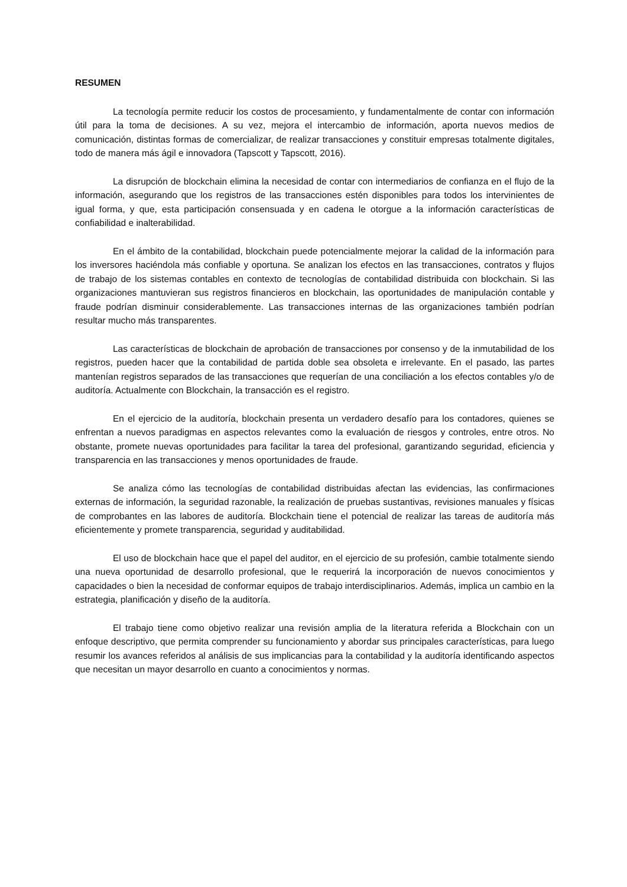RESUMEN
La tecnología permite reducir los costos de procesamiento, y fundamentalmente de contar con información útil para la toma de decisiones. A su vez, mejora el intercambio de información, aporta nuevos medios de comunicación, distintas formas de comercializar, de realizar transacciones y constituir empresas totalmente digitales, todo de manera más ágil e innovadora (Tapscott y Tapscott, 2016).
La disrupción de blockchain elimina la necesidad de contar con intermediarios de confianza en el flujo de la información, asegurando que los registros de las transacciones estén disponibles para todos los intervinientes de igual forma, y que, esta participación consensuada y en cadena le otorgue a la información características de confiabilidad e inalterabilidad.
En el ámbito de la contabilidad, blockchain puede potencialmente mejorar la calidad de la información para los inversores haciéndola más confiable y oportuna. Se analizan los efectos en las transacciones, contratos y flujos de trabajo de los sistemas contables en contexto de tecnologías de contabilidad distribuida con blockchain. Si las organizaciones mantuvieran sus registros financieros en blockchain, las oportunidades de manipulación contable y fraude podrían disminuir considerablemente. Las transacciones internas de las organizaciones también podrían resultar mucho más transparentes.
Las características de blockchain de aprobación de transacciones por consenso y de la inmutabilidad de los registros, pueden hacer que la contabilidad de partida doble sea obsoleta e irrelevante. En el pasado, las partes mantenían registros separados de las transacciones que requerían de una conciliación a los efectos contables y/o de auditoría. Actualmente con Blockchain, la transacción es el registro.
En el ejercicio de la auditoría, blockchain presenta un verdadero desafío para los contadores, quienes se enfrentan a nuevos paradigmas en aspectos relevantes como la evaluación de riesgos y controles, entre otros. No obstante, promete nuevas oportunidades para facilitar la tarea del profesional, garantizando seguridad, eficiencia y transparencia en las transacciones y menos oportunidades de fraude.
Se analiza cómo las tecnologías de contabilidad distribuidas afectan las evidencias, las confirmaciones externas de información, la seguridad razonable, la realización de pruebas sustantivas, revisiones manuales y físicas de comprobantes en las labores de auditoría. Blockchain tiene el potencial de realizar las tareas de auditoría más eficientemente y promete transparencia, seguridad y auditabilidad.
El uso de blockchain hace que el papel del auditor, en el ejercicio de su profesión, cambie totalmente siendo una nueva oportunidad de desarrollo profesional, que le requerirá la incorporación de nuevos conocimientos y capacidades o bien la necesidad de conformar equipos de trabajo interdisciplinarios. Además, implica un cambio en la estrategia, planificación y diseño de la auditoría.
El trabajo tiene como objetivo realizar una revisión amplia de la literatura referida a Blockchain con un enfoque descriptivo, que permita comprender su funcionamiento y abordar sus principales características, para luego resumir los avances referidos al análisis de sus implicancias para la contabilidad y la auditoría identificando aspectos que necesitan un mayor desarrollo en cuanto a conocimientos y normas.